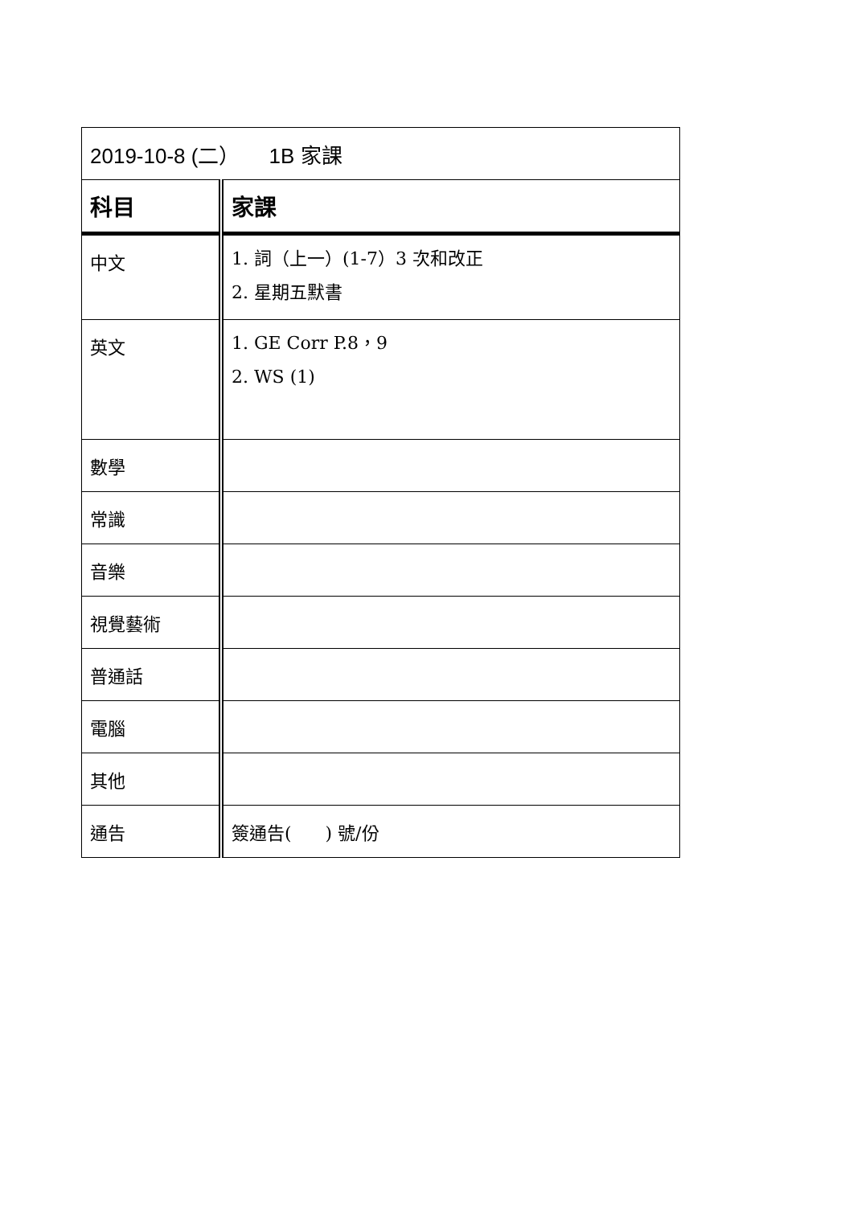| 2019-10-8 (二） 1B 家課 | |
| 科目 | 家課 |
| 中文 | 1. 詞（上一）(1-7）3 次和改正 2. 星期五默書 |
| 英文 | 1. GE Corr P.8，9 2. WS (1) |
| 數學 | |
| 常識 | |
| 音樂 | |
| 視覺藝術 | |
| 普通話 | |
| 電腦 | |
| 其他 | |
| 通告 | 簽通告( ) 號/份 |